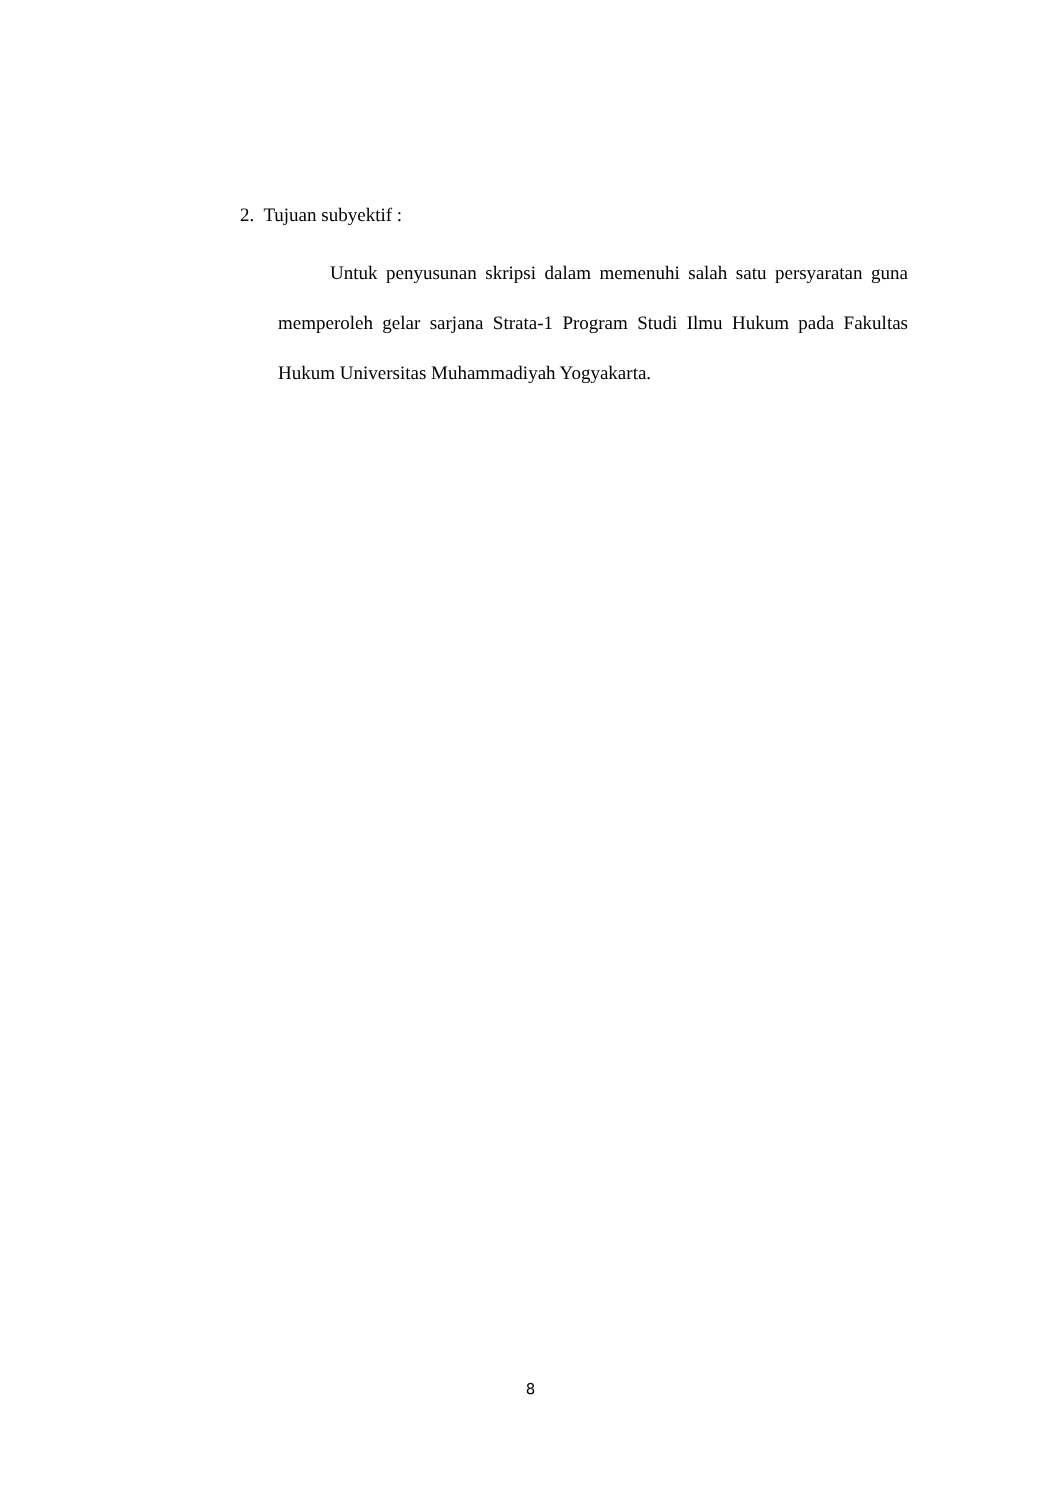2. Tujuan subyektif :
Untuk penyusunan skripsi dalam memenuhi salah satu persyaratan guna memperoleh gelar sarjana Strata-1 Program Studi Ilmu Hukum pada Fakultas Hukum Universitas Muhammadiyah Yogyakarta.
8